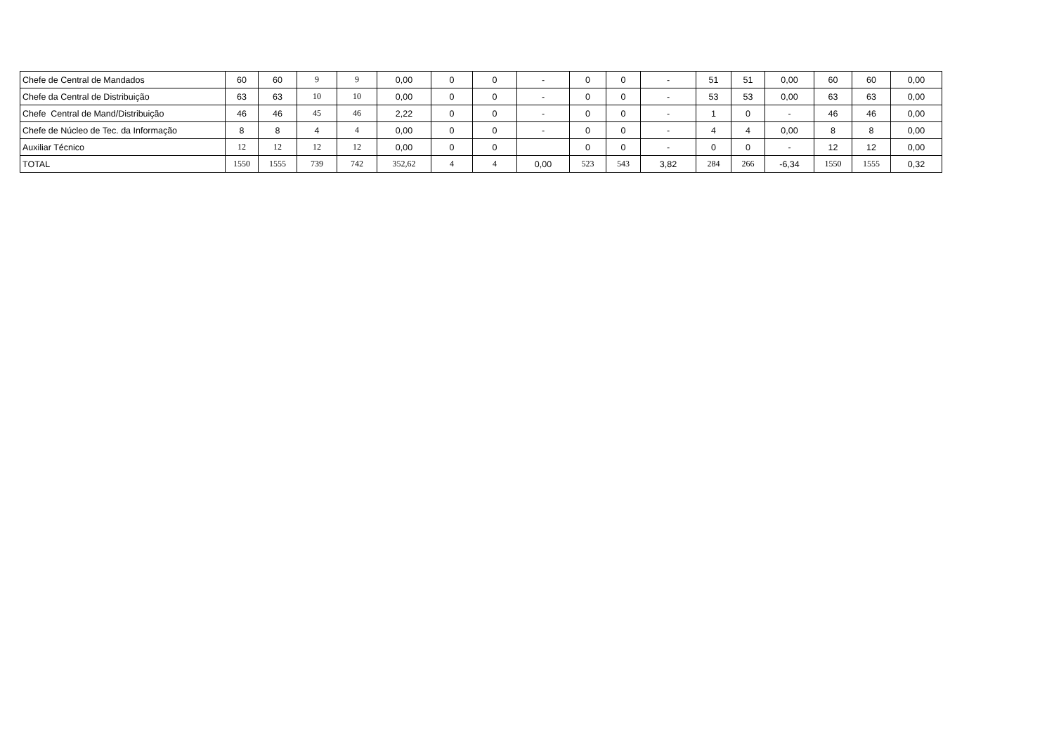| Chefe de Central de Mandados | 60 | 60 | 9 | 9 | 0,00 | 0 | 0 | - | 0 | 0 | - | 51 | 51 | 0,00 | 60 | 60 | 0,00 |
| Chefe da Central de Distribuição | 63 | 63 | 10 | 10 | 0,00 | 0 | 0 | - | 0 | 0 | - | 53 | 53 | 0,00 | 63 | 63 | 0,00 |
| Chefe Central de Mand/Distribuição | 46 | 46 | 45 | 46 | 2,22 | 0 | 0 | - | 0 | 0 | - | 1 | 0 | - | 46 | 46 | 0,00 |
| Chefe de Núcleo de Tec. da Informação | 8 | 8 | 4 | 4 | 0,00 | 0 | 0 | - | 0 | 0 | - | 4 | 4 | 0,00 | 8 | 8 | 0,00 |
| Auxiliar Técnico | 12 | 12 | 12 | 12 | 0,00 | 0 | 0 | | 0 | 0 | - | 0 | 0 | - | 12 | 12 | 0,00 |
| TOTAL | 1550 | 1555 | 739 | 742 | 352,62 | 4 | 4 | 0,00 | 523 | 543 | 3,82 | 284 | 266 | -6,34 | 1550 | 1555 | 0,32 |